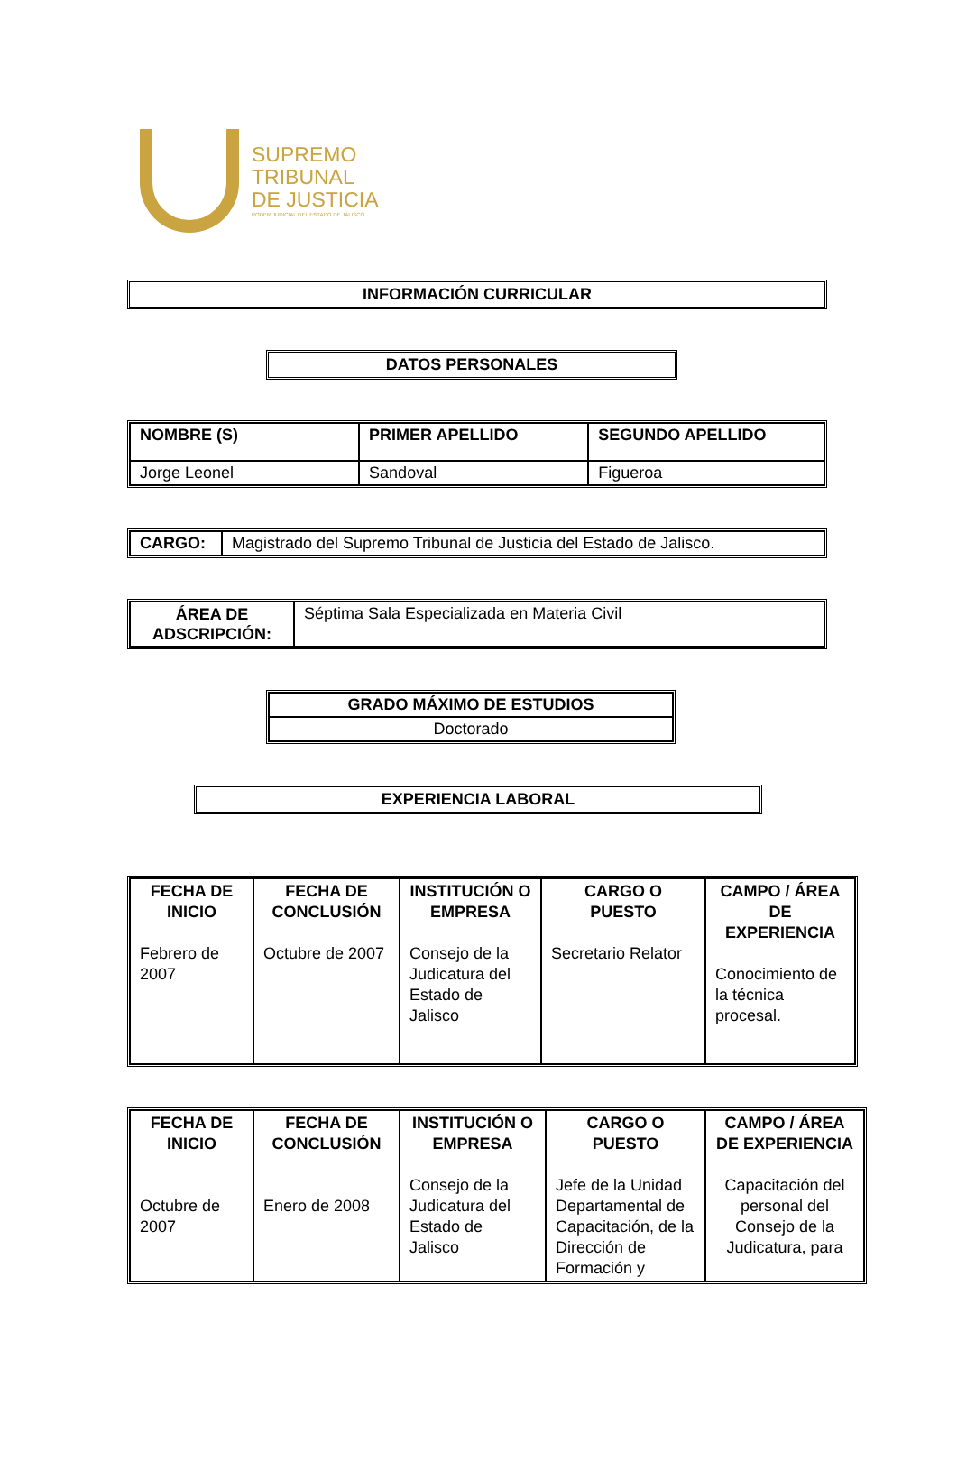SUPREMO
TRIBUNAL
DE JUSTICIA
PODER JUDICIAL DEL ESTADO DE JALISCO
INFORMACIÓN CURRICULAR
DATOS PERSONALES
| NOMBRE (S) | PRIMER APELLIDO | SEGUNDO APELLIDO |
| --- | --- | --- |
| Jorge Leonel | Sandoval | Figueroa |
| CARGO: | Magistrado del Supremo Tribunal de Justicia del Estado de Jalisco. |
| ÁREA DE ADSCRIPCIÓN: | Séptima Sala Especializada en Materia Civil |
| GRADO MÁXIMO DE ESTUDIOS |
| Doctorado |
EXPERIENCIA LABORAL
| FECHA DE INICIO Febrero de 2007 | FECHA DE CONCLUSIÓN Octubre de 2007 | INSTITUCIÓN O EMPRESA Consejo de la Judicatura del Estado de Jalisco | CARGO O PUESTO Secretario Relator | CAMPO / ÁREA DE EXPERIENCIA Conocimiento de la técnica procesal. |
| FECHA DE INICIO Octubre de 2007 | FECHA DE CONCLUSIÓN Enero de 2008 | INSTITUCIÓN O EMPRESA Consejo de la Judicatura del Estado de Jalisco | CARGO O PUESTO Jefe de la Unidad Departamental de Capacitación, de la Dirección de Formación y | CAMPO / ÁREA DE EXPERIENCIA Capacitación del personal del Consejo de la Judicatura, para |